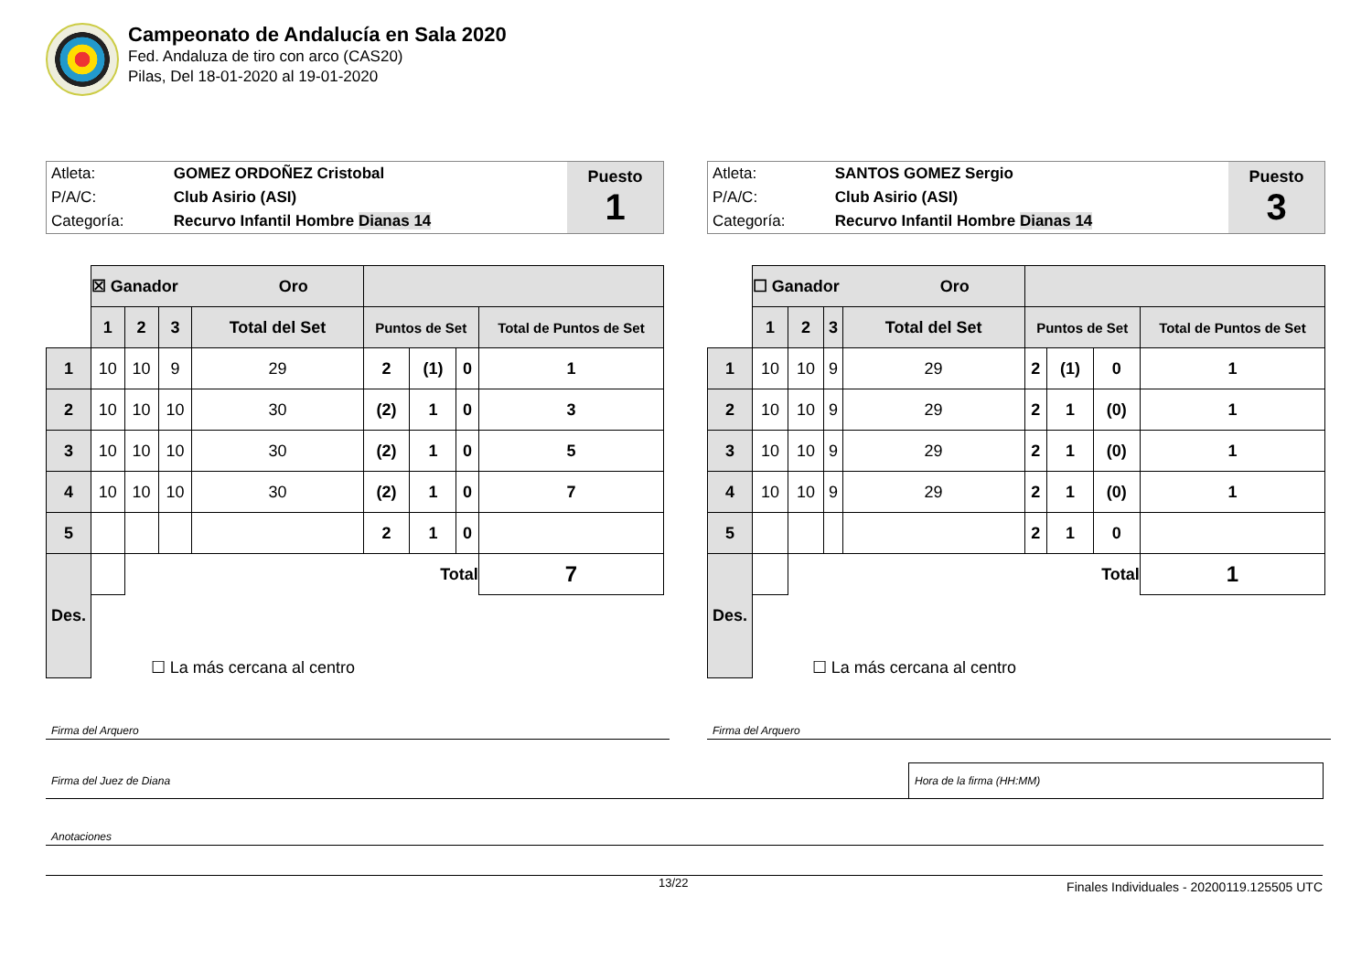Campeonato de Andalucía en Sala 2020
Fed. Andaluza de tiro con arco (CAS20)
Pilas, Del 18-01-2020 al 19-01-2020
| Atleta: | GOMEZ ORDOÑEZ Cristobal | Puesto 1 |
| P/A/C: | Club Asirio (ASI) | |
| Categoría: | Recurvo Infantil Hombre Dianas 14 | |
| | ☒ Ganador Oro | | | | | | | |
| | 1 | 2 | 3 | Total del Set | Puntos de Set | | | Total de Puntos de Set |
| 1 | 10 | 10 | 9 | 29 | 2 | (1) | 0 | 1 |
| 2 | 10 | 10 | 10 | 30 | (2) | 1 | 0 | 3 |
| 3 | 10 | 10 | 10 | 30 | (2) | 1 | 0 | 5 |
| 4 | 10 | 10 | 10 | 30 | (2) | 1 | 0 | 7 |
| 5 | | | | | 2 | 1 | 0 | |
| Des. | | Total | | | | | | 7 |
| | ☐ La más cercana al centro | | | | | | | |
| Atleta: | SANTOS GOMEZ Sergio | Puesto 3 |
| P/A/C: | Club Asirio (ASI) | |
| Categoría: | Recurvo Infantil Hombre Dianas 14 | |
| | ☐ Ganador Oro | | | | | | | |
| | 1 | 2 | 3 | Total del Set | Puntos de Set | | | Total de Puntos de Set |
| 1 | 10 | 10 | 9 | 29 | 2 | (1) | 0 | 1 |
| 2 | 10 | 10 | 9 | 29 | 2 | 1 | (0) | 1 |
| 3 | 10 | 10 | 9 | 29 | 2 | 1 | (0) | 1 |
| 4 | 10 | 10 | 9 | 29 | 2 | 1 | (0) | 1 |
| 5 | | | | | 2 | 1 | 0 | |
| Des. | | Total | | | | | | 1 |
| | ☐ La más cercana al centro | | | | | | | |
Firma del Arquero Firma del Arquero
Firma del Juez de Diana
Hora de la firma (HH:MM)
Anotaciones
13/22
Finales Individuales - 20200119.125505 UTC